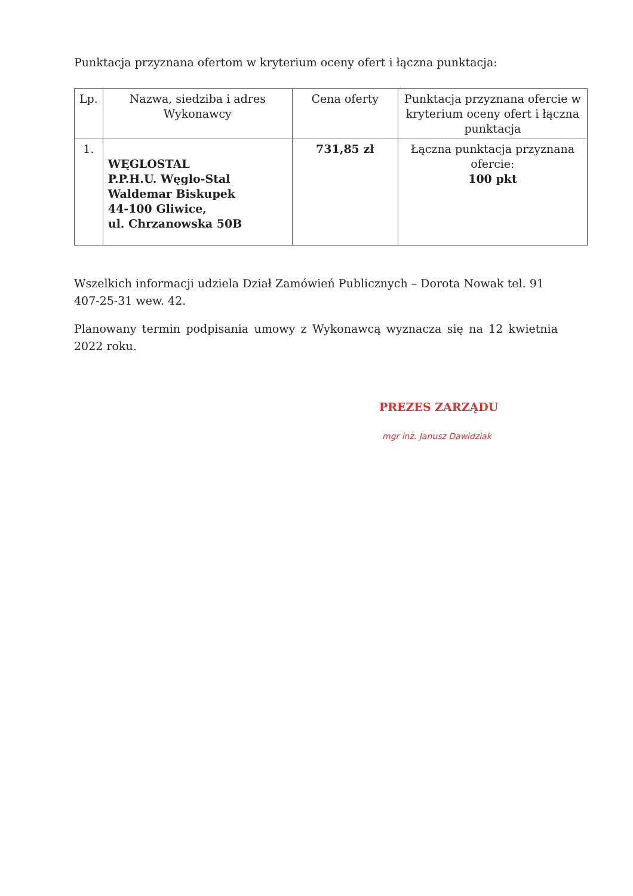Punktacja przyznana ofertom w kryterium oceny ofert i łączna punktacja:
| Lp. | Nazwa, siedziba i adres Wykonawcy | Cena oferty | Punktacja przyznana ofercie w kryterium oceny ofert i łączna punktacja |
| --- | --- | --- | --- |
| 1. | WĘGLOSTAL P.P.H.U. Węglo-Stal Waldemar Biskupek 44-100 Gliwice, ul. Chrzanowska 50B | 731,85 zł | Łączna punktacja przyznana ofercie: 100 pkt |
Wszelkich informacji udziela Dział Zamówień Publicznych – Dorota Nowak tel. 91 407-25-31 wew. 42.
Planowany termin podpisania umowy z Wykonawcą wyznacza się na 12 kwietnia 2022 roku.
PREZES ZARZĄDU
mgr inż. Janusz Dawidziak